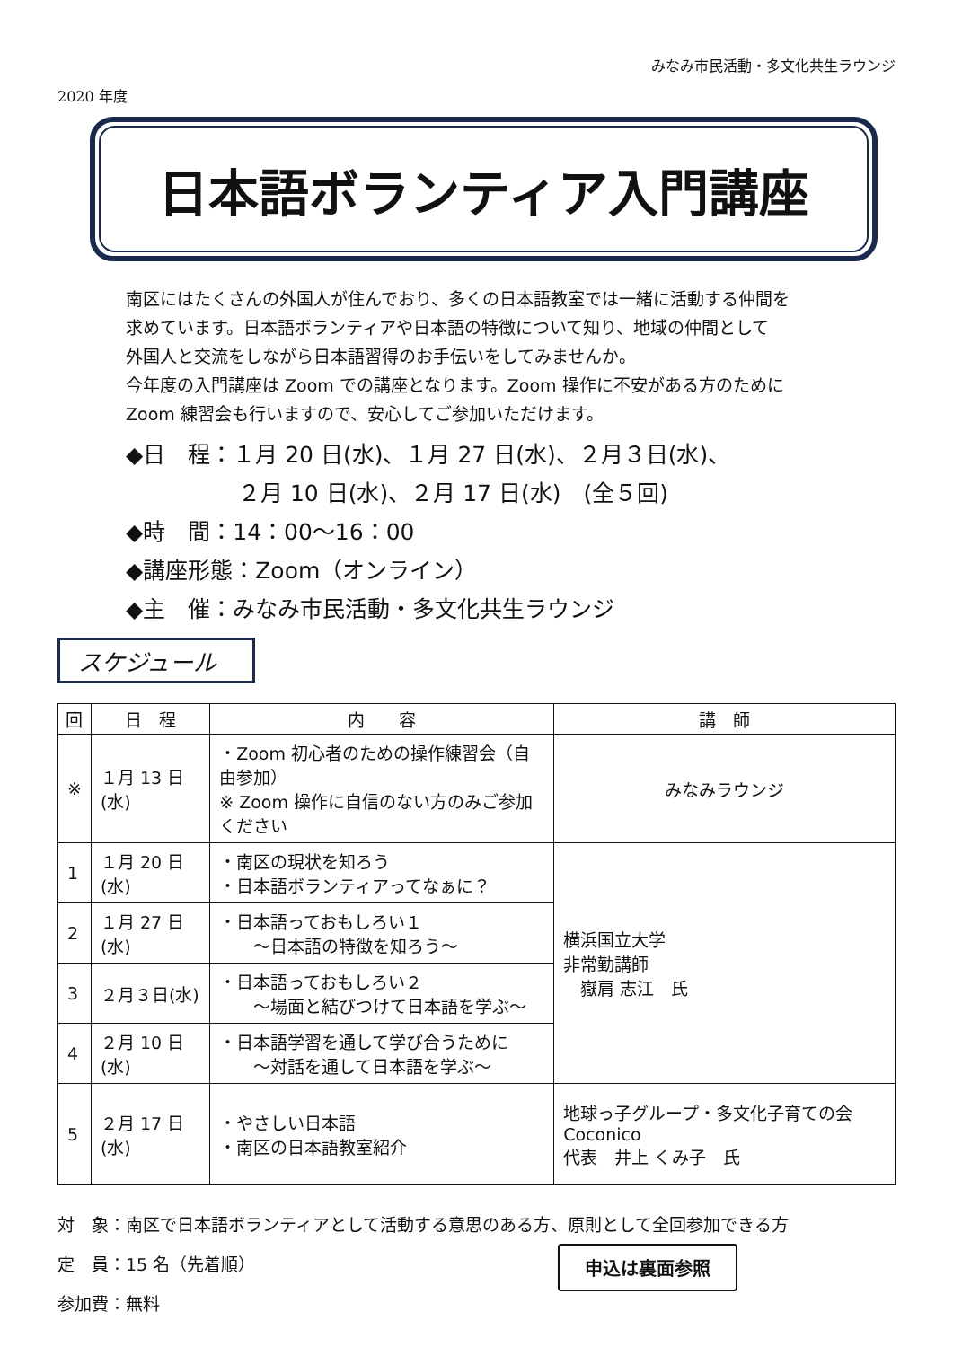みなみ市民活動・多文化共生ラウンジ
2020 年度
日本語ボランティア入門講座
南区にはたくさんの外国人が住んでおり、多くの日本語教室では一緒に活動する仲間を
求めています。日本語ボランティアや日本語の特徴について知り、地域の仲間として
外国人と交流をしながら日本語習得のお手伝いをしてみませんか。
今年度の入門講座は Zoom での講座となります。Zoom 操作に不安がある方のために
Zoom 練習会も行いますので、安心してご参加いただけます。
◆日　程：１月 20 日(水)、１月 27 日(水)、２月３日(水)、
　　　　　２月 10 日(水)、２月 17 日(水)　(全５回)
◆時　間：14：00～16：00
◆講座形態：Zoom（オンライン）
◆主　催：みなみ市民活動・多文化共生ラウンジ
スケジュール
| 回 | 日 程 | 内 容 | 講 師 |
| --- | --- | --- | --- |
| ※ | １月 13 日(水) | ・Zoom 初心者のための操作練習会（自由参加） ※ Zoom 操作に自信のない方のみご参加ください | みなみラウンジ |
| 1 | １月 20 日(水) | ・南区の現状を知ろう ・日本語ボランティアってなぁに？ | 横浜国立大学 非常勤講師 嶽肩 志江 氏 |
| 2 | １月 27 日(水) | ・日本語っておもしろい１ ～日本語の特徴を知ろう～ | |
| 3 | ２月３日(水) | ・日本語っておもしろい２ ～場面と結びつけて日本語を学ぶ～ | |
| 4 | ２月 10 日(水) | ・日本語学習を通して学び合うために ～対話を通して日本語を学ぶ～ | |
| 5 | ２月 17 日(水) | ・やさしい日本語 ・南区の日本語教室紹介 | 地球っ子グループ・多文化子育ての会 Coconico 代表 井上 くみ子 氏 |
対　象：南区で日本語ボランティアとして活動する意思のある方、原則として全回参加できる方
定　員：15 名（先着順）
参加費：無料
申込は裏面参照